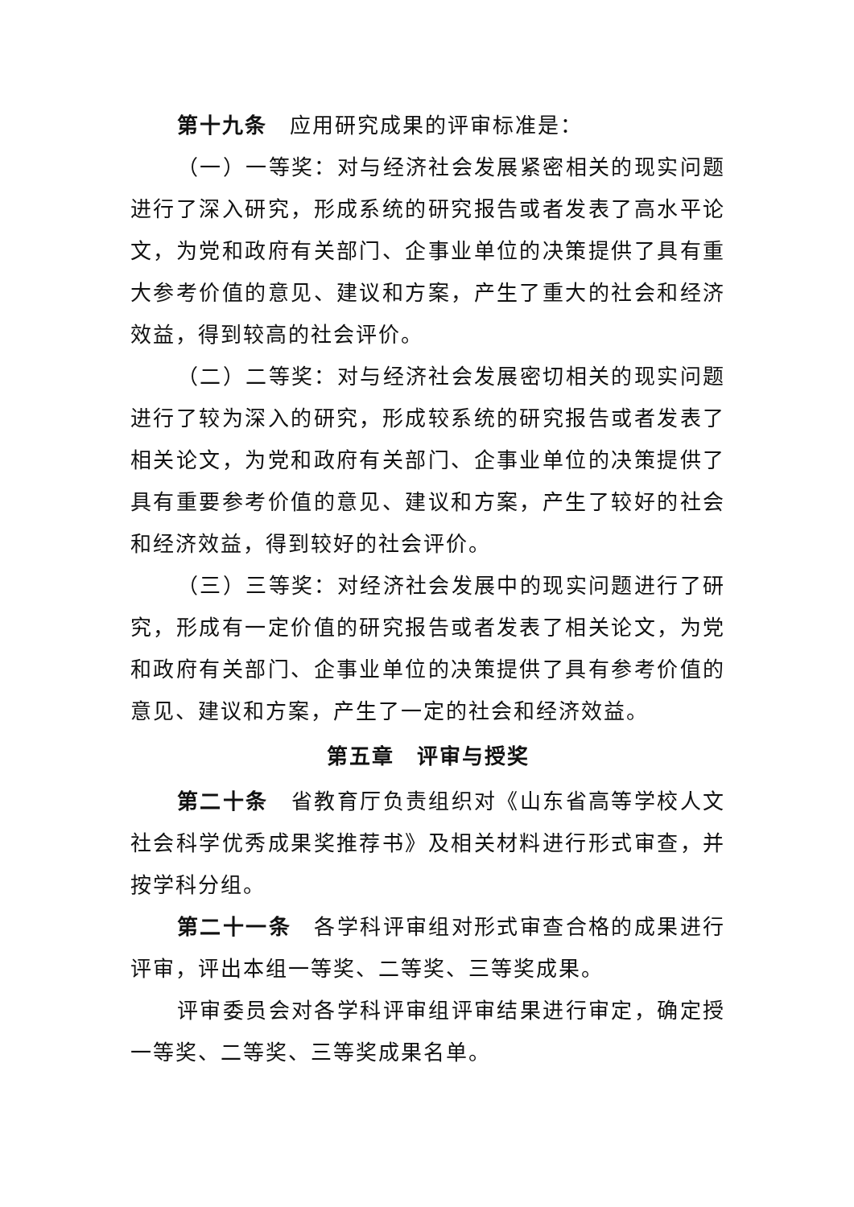第十九条　应用研究成果的评审标准是：
（一）一等奖：对与经济社会发展紧密相关的现实问题进行了深入研究，形成系统的研究报告或者发表了高水平论文，为党和政府有关部门、企事业单位的决策提供了具有重大参考价值的意见、建议和方案，产生了重大的社会和经济效益，得到较高的社会评价。
（二）二等奖：对与经济社会发展密切相关的现实问题进行了较为深入的研究，形成较系统的研究报告或者发表了相关论文，为党和政府有关部门、企事业单位的决策提供了具有重要参考价值的意见、建议和方案，产生了较好的社会和经济效益，得到较好的社会评价。
（三）三等奖：对经济社会发展中的现实问题进行了研究，形成有一定价值的研究报告或者发表了相关论文，为党和政府有关部门、企事业单位的决策提供了具有参考价值的意见、建议和方案，产生了一定的社会和经济效益。
第五章　评审与授奖
第二十条　省教育厅负责组织对《山东省高等学校人文社会科学优秀成果奖推荐书》及相关材料进行形式审查，并按学科分组。
第二十一条　各学科评审组对形式审查合格的成果进行评审，评出本组一等奖、二等奖、三等奖成果。
评审委员会对各学科评审组评审结果进行审定，确定授一等奖、二等奖、三等奖成果名单。